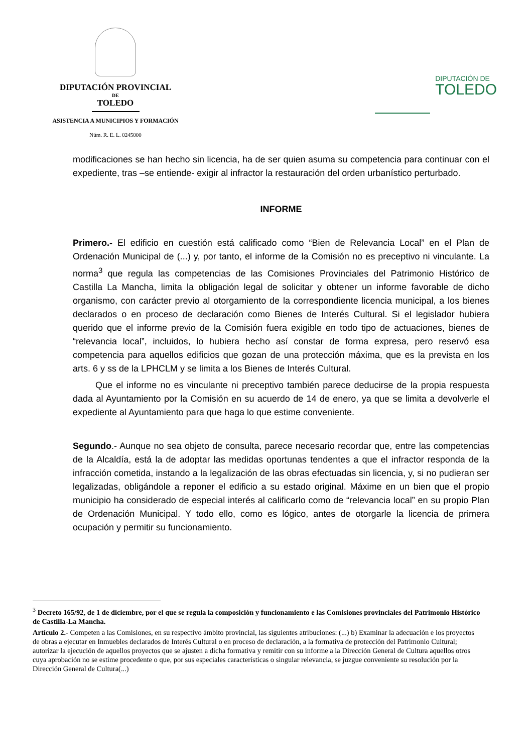DIPUTACIÓN PROVINCIAL
DE
TOLEDO
ASISTENCIA A MUNICIPIOS Y FORMACIÓN
Núm. R. E. L. 0245000
DIPUTACIÓN DE
TOLEDO
modificaciones se han hecho sin licencia, ha de ser quien asuma su competencia para continuar con el expediente, tras –se entiende- exigir al infractor la restauración del orden urbanístico perturbado.
INFORME
Primero.- El edificio en cuestión está calificado como “Bien de Relevancia Local” en el Plan de Ordenación Municipal de (...) y, por tanto, el informe de la Comisión no es preceptivo ni vinculante. La norma<sup>3</sup> que regula las competencias de las Comisiones Provinciales del Patrimonio Histórico de Castilla La Mancha, limita la obligación legal de solicitar y obtener un informe favorable de dicho organismo, con carácter previo al otorgamiento de la correspondiente licencia municipal, a los bienes declarados o en proceso de declaración como Bienes de Interés Cultural. Si el legislador hubiera querido que el informe previo de la Comisión fuera exigible en todo tipo de actuaciones, bienes de “relevancia local”, incluidos, lo hubiera hecho así constar de forma expresa, pero reservó esa competencia para aquellos edificios que gozan de una protección máxima, que es la prevista en los arts. 6 y ss de la LPHCLM y se limita a los Bienes de Interés Cultural.
Que el informe no es vinculante ni preceptivo también parece deducirse de la propia respuesta dada al Ayuntamiento por la Comisión en su acuerdo de 14 de enero, ya que se limita a devolverle el expediente al Ayuntamiento para que haga lo que estime conveniente.
Segundo.- Aunque no sea objeto de consulta, parece necesario recordar que, entre las competencias de la Alcaldía, está la de adoptar las medidas oportunas tendentes a que el infractor responda de la infracción cometida, instando a la legalización de las obras efectuadas sin licencia, y, si no pudieran ser legalizadas, obligándole a reponer el edificio a su estado original. Máxime en un bien que el propio municipio ha considerado de especial interés al calificarlo como de “relevancia local” en su propio Plan de Ordenación Municipal. Y todo ello, como es lógico, antes de otorgarle la licencia de primera ocupación y permitir su funcionamiento.
<sup>3</sup> Decreto 165/92, de 1 de diciembre, por el que se regula la composición y funcionamiento e las Comisiones provinciales del Patrimonio Histórico de Castilla-La Mancha.
Artículo 2.- Competen a las Comisiones, en su respectivo ámbito provincial, las siguientes atribuciones: (...) b) Examinar la adecuación e los proyectos de obras a ejecutar en Inmuebles declarados de Interés Cultural o en proceso de declaración, a la formativa de protección del Patrimonio Cultural; autorizar la ejecución de aquellos proyectos que se ajusten a dicha formativa y remitir con su informe a la Dirección General de Cultura aquellos otros cuya aprobación no se estime procedente o que, por sus especiales características o singular relevancia, se juzgue conveniente su resolución por la Dirección General de Cultura(...)